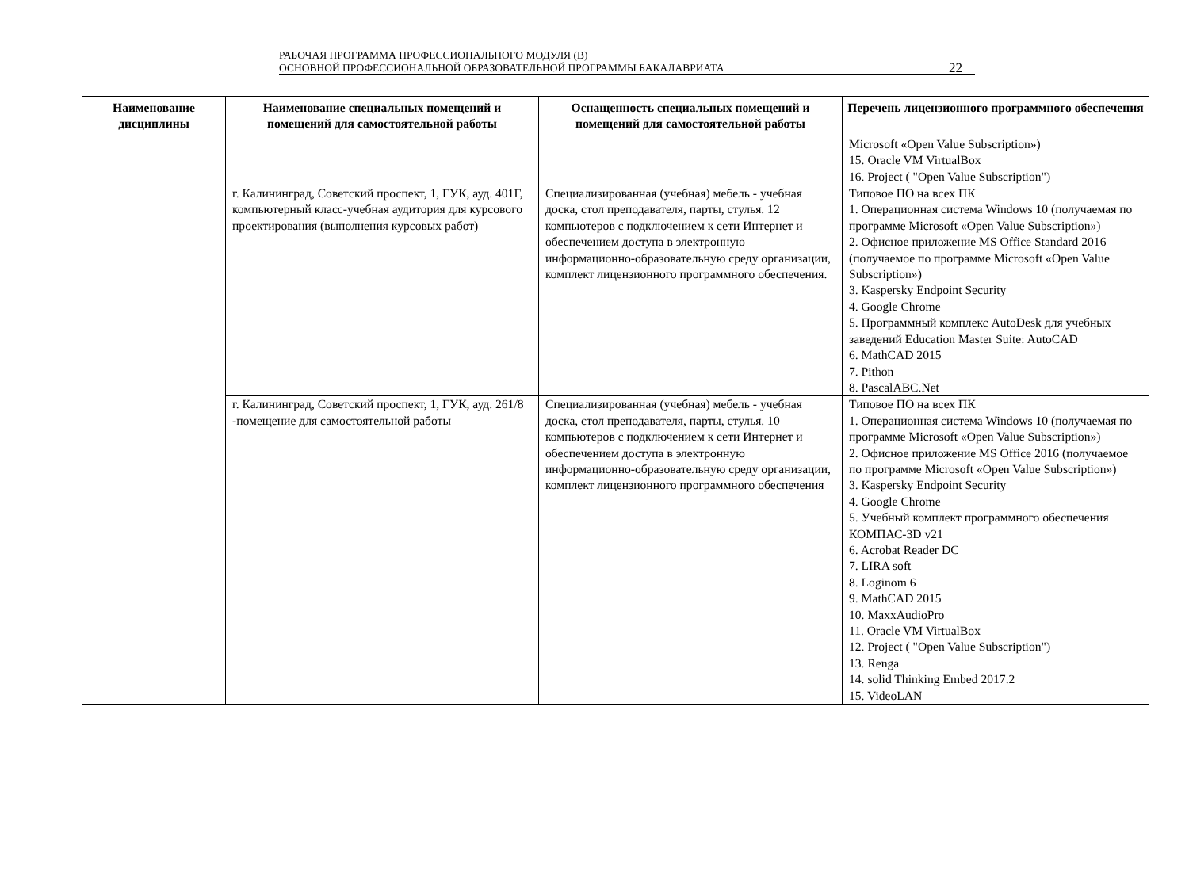РАБОЧАЯ ПРОГРАММА ПРОФЕССИОНАЛЬНОГО МОДУЛЯ (В)
ОСНОВНОЙ ПРОФЕССИОНАЛЬНОЙ ОБРАЗОВАТЕЛЬНОЙ ПРОГРАММЫ БАКАЛАВРИАТА
22
| Наименование дисциплины | Наименование специальных помещений и помещений для самостоятельной работы | Оснащенность специальных помещений и помещений для самостоятельной работы | Перечень лицензионного программного обеспечения |
| --- | --- | --- | --- |
| | | | Microsoft «Open Value Subscription») 15. Oracle VM VirtualBox 16. Project ( "Open Value Subscription") |
| | г. Калининград, Советский проспект, 1, ГУК, ауд. 401Г, компьютерный класс-учебная аудитория для курсового проектирования (выполнения курсовых работ) | Специализированная (учебная) мебель - учебная доска, стол преподавателя, парты, стулья. 12 компьютеров с подключением к сети Интернет и обеспечением доступа в электронную информационно-образовательную среду организации, комплект лицензионного программного обеспечения. | Типовое ПО на всех ПК 1. Операционная система Windows 10 (получаемая по программе Microsoft «Open Value Subscription») 2. Офисное приложение MS Office Standard 2016 (получаемое по программе Microsoft «Open Value Subscription») 3. Kaspersky Endpoint Security 4. Google Chrome 5. Программный комплекс AutoDesk для учебных заведений Education Master Suite: AutoCAD 6. MathCAD 2015 7. Pithon 8. PascalABC.Net |
| | г. Калининград, Советский проспект, 1, ГУК, ауд. 261/8 -помещение для самостоятельной работы | Специализированная (учебная) мебель - учебная доска, стол преподавателя, парты, стулья. 10 компьютеров с подключением к сети Интернет и обеспечением доступа в электронную информационно-образовательную среду организации, комплект лицензионного программного обеспечения | Типовое ПО на всех ПК 1. Операционная система Windows 10 (получаемая по программе Microsoft «Open Value Subscription») 2. Офисное приложение MS Office 2016 (получаемое по программе Microsoft «Open Value Subscription») 3. Kaspersky Endpoint Security 4. Google Chrome 5. Учебный комплект программного обеспечения КОМПАС-3D v21 6. Acrobat Reader DC 7. LIRA soft 8. Loginom 6 9. MathCAD 2015 10. MaxxAudioPro 11. Oracle VM VirtualBox 12. Project ( "Open Value Subscription") 13. Renga 14. solid Thinking Embed 2017.2 15. VideoLAN |